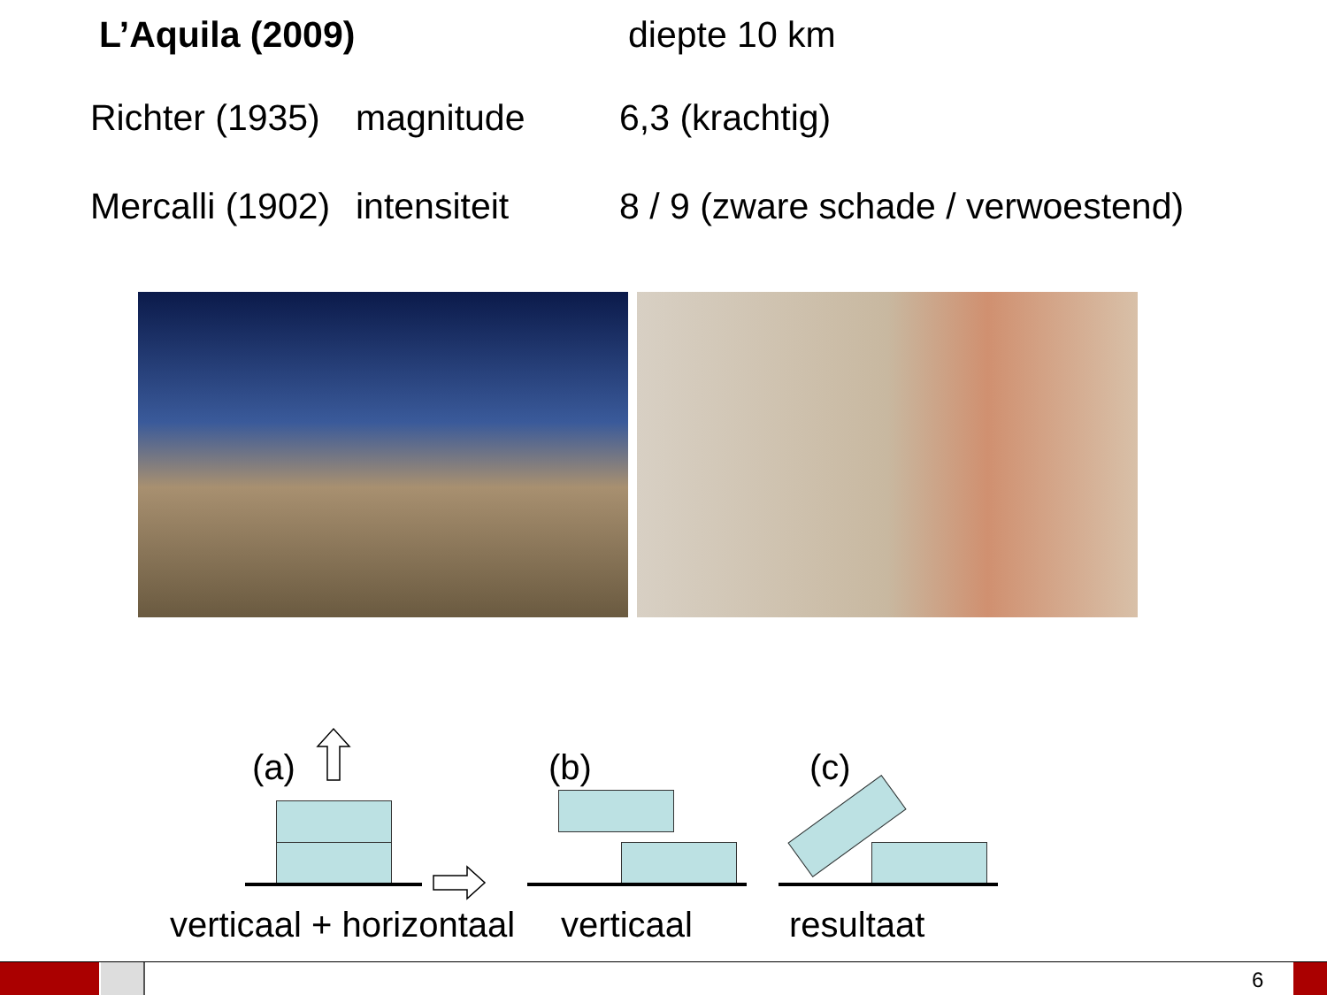L’Aquila (2009) diepte 10 km
Richter (1935) magnitude 6,3 (krachtig)
Mercalli (1902) intensiteit 8 / 9 (zware schade / verwoestend)
(a) (b) (c)
verticaal + horizontaal verticaal resultaat
6